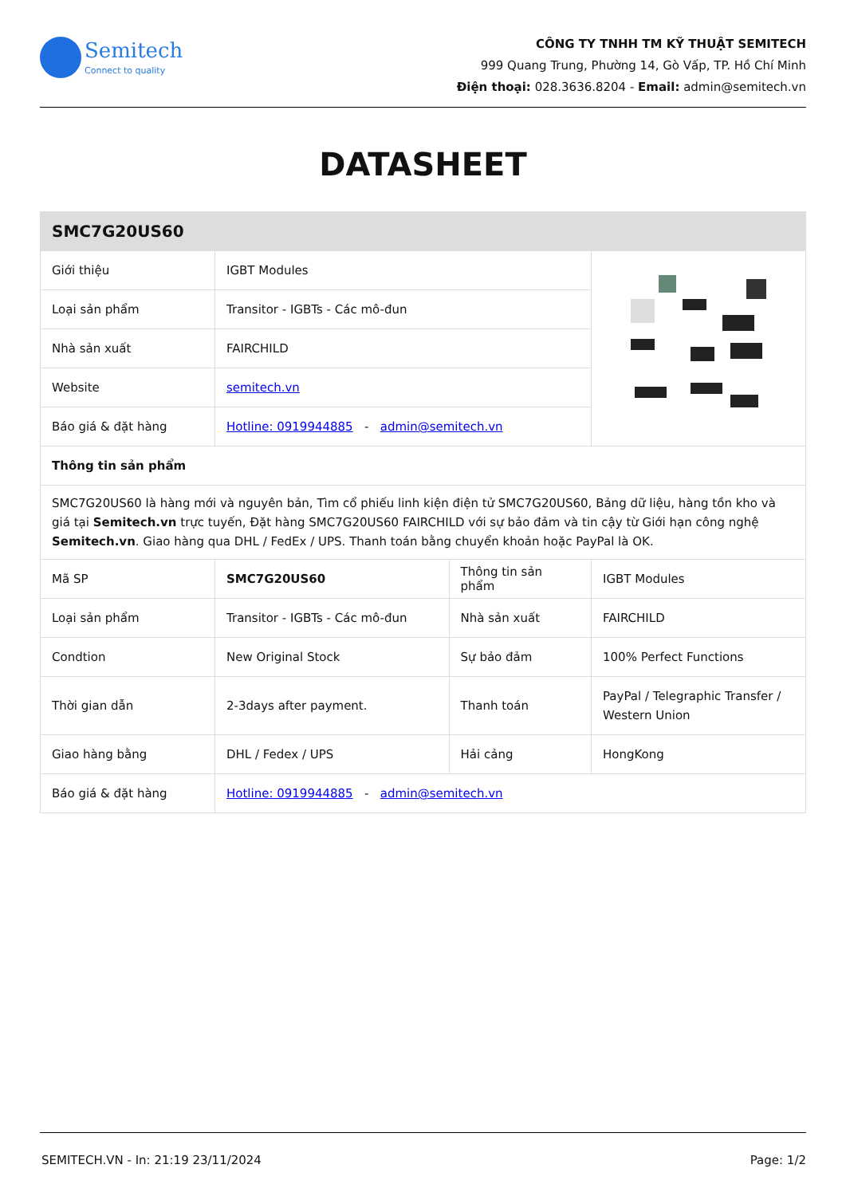Semitech
Connect to quality
CÔNG TY TNHH TM KỸ THUẬT SEMITECH
999 Quang Trung, Phường 14, Gò Vấp, TP. Hồ Chí Minh
Điện thoại: 028.3636.8204 - Email: admin@semitech.vn
DATASHEET
| SMC7G20US60 | | | |
| Giới thiệu | IGBT Modules | | |
| Loại sản phẩm | Transitor - IGBTs - Các mô-đun | | |
| Nhà sản xuất | FAIRCHILD | | |
| Website | semitech.vn | | |
| Báo giá & đặt hàng | Hotline: 0919944885 - admin@semitech.vn | | |
| Thông tin sản phẩm | | | |
| SMC7G20US60 là hàng mới và nguyên bản, Tìm cổ phiếu linh kiện điện tử SMC7G20US60, Bảng dữ liệu, hàng tồn kho và giá tại Semitech.vn trực tuyến, Đặt hàng SMC7G20US60 FAIRCHILD với sự bảo đảm và tin cậy từ Giới hạn công nghệ Semitech.vn . Giao hàng qua DHL / FedEx / UPS. Thanh toán bằng chuyển khoản hoặc PayPal là OK. | | | |
| Mã SP | SMC7G20US60 | Thông tin sản phẩm | IGBT Modules |
| Loại sản phẩm | Transitor - IGBTs - Các mô-đun | Nhà sản xuất | FAIRCHILD |
| Condtion | New Original Stock | Sự bảo đảm | 100% Perfect Functions |
| Thời gian dẫn | 2-3days after payment. | Thanh toán | PayPal / Telegraphic Transfer / Western Union |
| Giao hàng bằng | DHL / Fedex / UPS | Hải cảng | HongKong |
| Báo giá & đặt hàng | Hotline: 0919944885 - admin@semitech.vn | | |
SEMITECH.VN - In: 21:19 23/11/2024 Page: 1/2